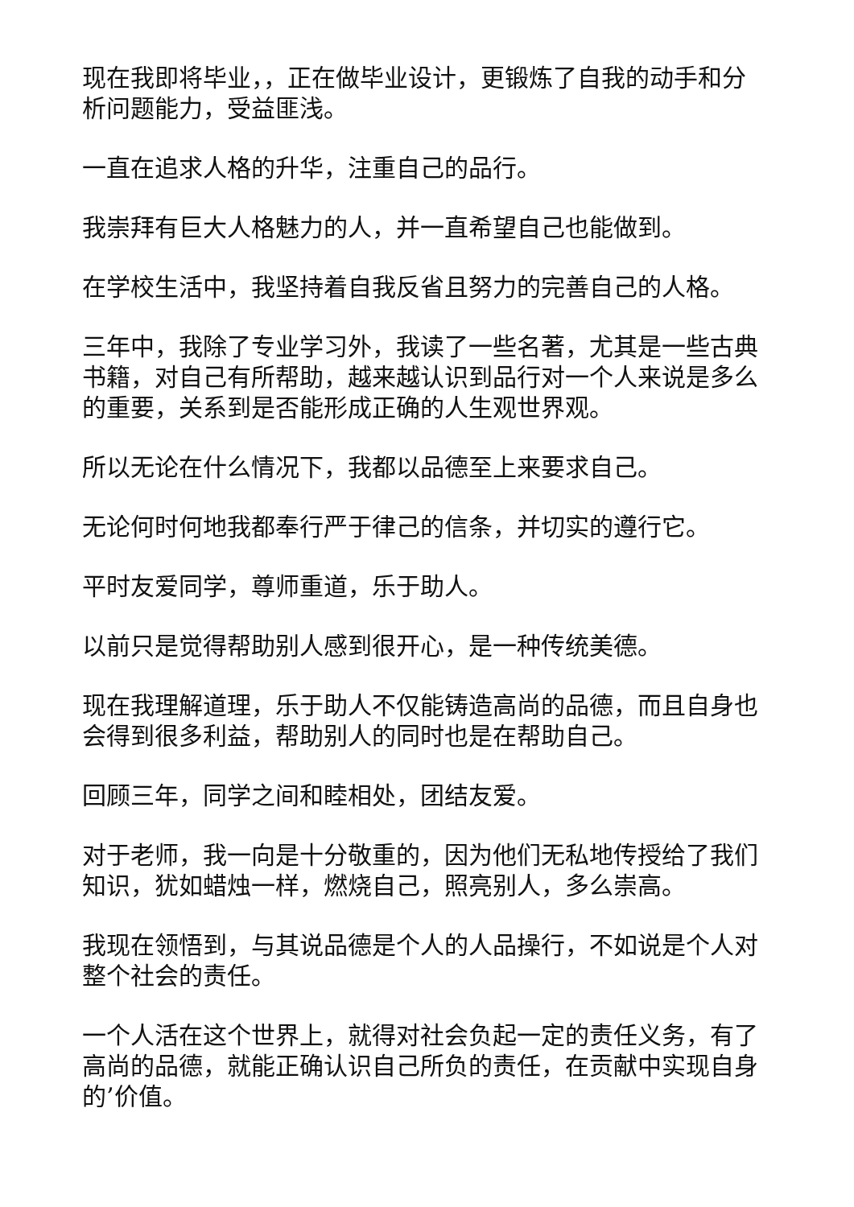现在我即将毕业，，正在做毕业设计，更锻炼了自我的动手和分析问题能力，受益匪浅。
一直在追求人格的升华，注重自己的品行。
我崇拜有巨大人格魅力的人，并一直希望自己也能做到。
在学校生活中，我坚持着自我反省且努力的完善自己的人格。
三年中，我除了专业学习外，我读了一些名著，尤其是一些古典书籍，对自己有所帮助，越来越认识到品行对一个人来说是多么的重要，关系到是否能形成正确的人生观世界观。
所以无论在什么情况下，我都以品德至上来要求自己。
无论何时何地我都奉行严于律己的信条，并切实的遵行它。
平时友爱同学，尊师重道，乐于助人。
以前只是觉得帮助别人感到很开心，是一种传统美德。
现在我理解道理，乐于助人不仅能铸造高尚的品德，而且自身也会得到很多利益，帮助别人的同时也是在帮助自己。
回顾三年，同学之间和睦相处，团结友爱。
对于老师，我一向是十分敬重的，因为他们无私地传授给了我们知识，犹如蜡烛一样，燃烧自己，照亮别人，多么崇高。
我现在领悟到，与其说品德是个人的人品操行，不如说是个人对整个社会的责任。
一个人活在这个世界上，就得对社会负起一定的责任义务，有了高尚的品德，就能正确认识自己所负的责任，在贡献中实现自身的’价值。